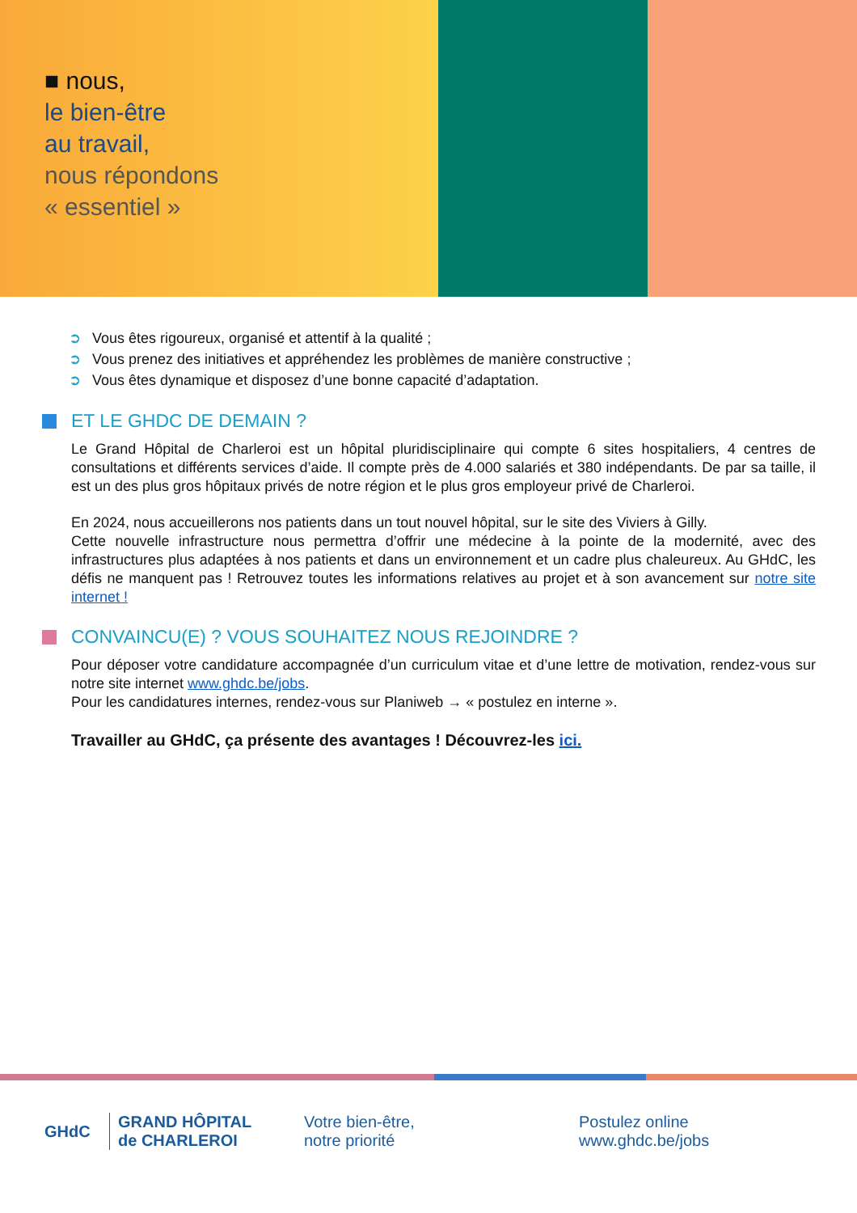■ nous,
le bien-être
au travail,
nous répondons
« essentiel »
➲ Vous êtes rigoureux, organisé et attentif à la qualité ;
➲ Vous prenez des initiatives et appréhendez les problèmes de manière constructive ;
➲ Vous êtes dynamique et disposez d’une bonne capacité d’adaptation.
ET LE GHDC DE DEMAIN ?
Le Grand Hôpital de Charleroi est un hôpital pluridisciplinaire qui compte 6 sites hospitaliers, 4 centres de consultations et différents services d’aide. Il compte près de 4.000 salariés et 380 indépendants. De par sa taille, il est un des plus gros hôpitaux privés de notre région et le plus gros employeur privé de Charleroi.
En 2024, nous accueillerons nos patients dans un tout nouvel hôpital, sur le site des Viviers à Gilly.
Cette nouvelle infrastructure nous permettra d’offrir une médecine à la pointe de la modernité, avec des infrastructures plus adaptées à nos patients et dans un environnement et un cadre plus chaleureux. Au GHdC, les défis ne manquent pas ! Retrouvez toutes les informations relatives au projet et à son avancement sur notre site internet !
CONVAINCU(E) ? VOUS SOUHAITEZ NOUS REJOINDRE ?
Pour déposer votre candidature accompagnée d’un curriculum vitae et d’une lettre de motivation, rendez-vous sur notre site internet www.ghdc.be/jobs.
Pour les candidatures internes, rendez-vous sur Planiweb → « postulez en interne ».
Travailler au GHdC, ça présente des avantages ! Découvrez-les ici.
GHdC
GRAND HÔPITAL
de CHARLEROI
Votre bien-être,
notre priorité
Postulez online
www.ghdc.be/jobs